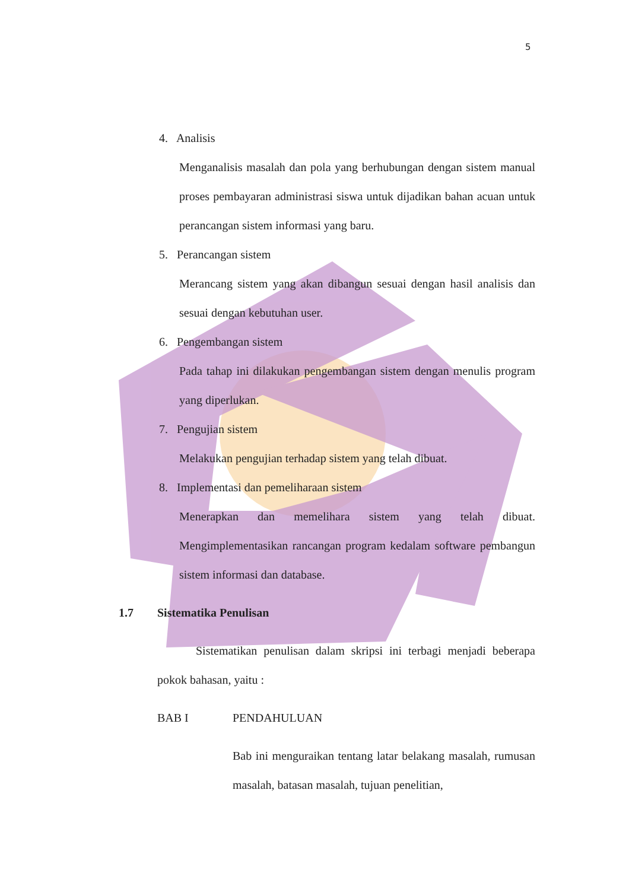5
4. Analisis
Menganalisis masalah dan pola yang berhubungan dengan sistem manual proses pembayaran administrasi siswa untuk dijadikan bahan acuan untuk perancangan sistem informasi yang baru.
5. Perancangan sistem
Merancang sistem yang akan dibangun sesuai dengan hasil analisis dan sesuai dengan kebutuhan user.
6. Pengembangan sistem
Pada tahap ini dilakukan pengembangan sistem dengan menulis program yang diperlukan.
7. Pengujian sistem
Melakukan pengujian terhadap sistem yang telah dibuat.
8. Implementasi dan pemeliharaan sistem
Menerapkan dan memelihara sistem yang telah dibuat. Mengimplementasikan rancangan program kedalam software pembangun sistem informasi dan database.
1.7 Sistematika Penulisan
Sistematikan penulisan dalam skripsi ini terbagi menjadi beberapa pokok bahasan, yaitu :
BAB I PENDAHULUAN
Bab ini menguraikan tentang latar belakang masalah, rumusan masalah, batasan masalah, tujuan penelitian,